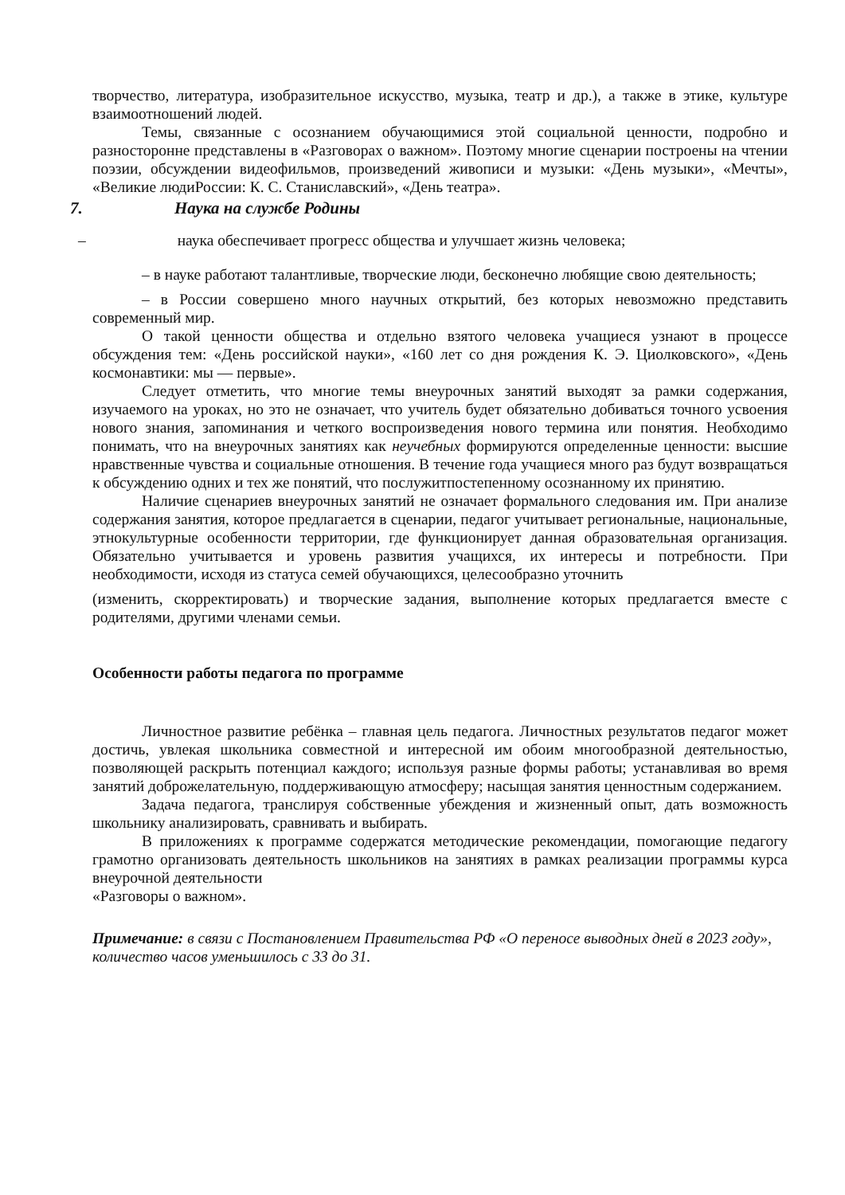творчество, литература, изобразительное искусство, музыка, театр и др.), а также в этике, культуре взаимоотношений людей.
Темы, связанные с осознанием обучающимися этой социальной ценности, подробно и разносторонне представлены в «Разговорах о важном». Поэтому многие сценарии построены на чтении поэзии, обсуждении видеофильмов, произведений живописи и музыки: «День музыки», «Мечты», «Великие людиРоссии: К. С. Станиславский», «День театра».
7. Наука на службе Родины
– наука обеспечивает прогресс общества и улучшает жизнь человека;
– в науке работают талантливые, творческие люди, бесконечно любящие свою деятельность;
– в России совершено много научных открытий, без которых невозможно представить современный мир.
О такой ценности общества и отдельно взятого человека учащиеся узнают в процессе обсуждения тем: «День российской науки», «160 лет со дня рождения К. Э. Циолковского», «День космонавтики: мы — первые».
Следует отметить, что многие темы внеурочных занятий выходят за рамки содержания, изучаемого на уроках, но это не означает, что учитель будет обязательно добиваться точного усвоения нового знания, запоминания и четкого воспроизведения нового термина или понятия. Необходимо понимать, что на внеурочных занятиях как неучебных формируются определенные ценности: высшие нравственные чувства и социальные отношения. В течение года учащиеся много раз будут возвращаться к обсуждению одних и тех же понятий, что послужитпостепенному осознанному их принятию.
Наличие сценариев внеурочных занятий не означает формального следования им. При анализе содержания занятия, которое предлагается в сценарии, педагог учитывает региональные, национальные, этнокультурные особенности территории, где функционирует данная образовательная организация. Обязательно учитывается и уровень развития учащихся, их интересы и потребности. При необходимости, исходя из статуса семей обучающихся, целесообразно уточнить
(изменить, скорректировать) и творческие задания, выполнение которых предлагается вместе с родителями, другими членами семьи.
Особенности работы педагога по программе
Личностное развитие ребёнка – главная цель педагога. Личностных результатов педагог может достичь, увлекая школьника совместной и интересной им обоим многообразной деятельностью, позволяющей раскрыть потенциал каждого; используя разные формы работы; устанавливая во время занятий доброжелательную, поддерживающую атмосферу; насыщая занятия ценностным содержанием.
Задача педагога, транслируя собственные убеждения и жизненный опыт, дать возможность школьнику анализировать, сравнивать и выбирать.
В приложениях к программе содержатся методические рекомендации, помогающие педагогу грамотно организовать деятельность школьников на занятиях в рамках реализации программы курса внеурочной деятельности
«Разговоры о важном».
Примечание: в связи с Постановлением Правительства РФ «О переносе выводных дней в 2023 году», количество часов уменьшилось с 33 до 31.